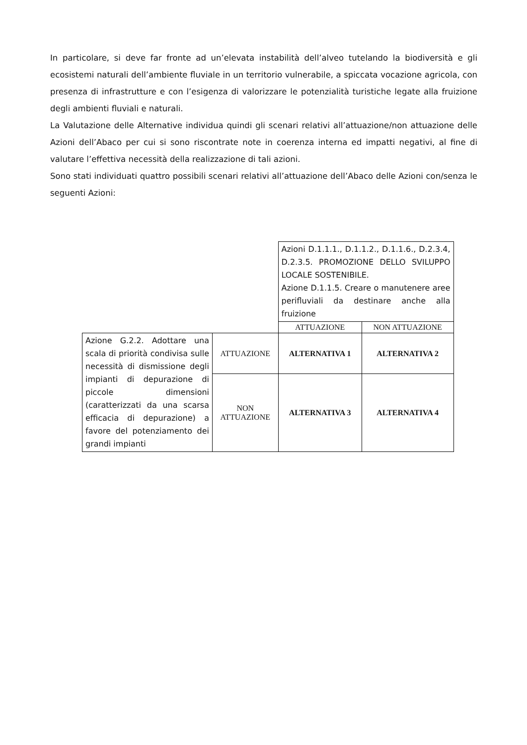In particolare, si deve far fronte ad un’elevata instabilità dell’alveo tutelando la biodiversità e gli ecosistemi naturali dell’ambiente fluviale in un territorio vulnerabile, a spiccata vocazione agricola, con presenza di infrastrutture e con l’esigenza di valorizzare le potenzialità turistiche legate alla fruizione degli ambienti fluviali e naturali.
La Valutazione delle Alternative individua quindi gli scenari relativi all’attuazione/non attuazione delle Azioni dell’Abaco per cui si sono riscontrate note in coerenza interna ed impatti negativi, al fine di valutare l’effettiva necessità della realizzazione di tali azioni.
Sono stati individuati quattro possibili scenari relativi all’attuazione dell’Abaco delle Azioni con/senza le seguenti Azioni:
| | | Azioni D.1.1.1., D.1.1.2., D.1.1.6., D.2.3.4, D.2.3.5. PROMOZIONE DELLO SVILUPPO LOCALE SOSTENIBILE. Azione D.1.1.5. Creare o manutenere aree perifluviali da destinare anche alla fruizione | |
| | | ATTUAZIONE | NON ATTUAZIONE |
| Azione G.2.2. Adottare una scala di priorità condivisa sulle necessità di dismissione degli impianti di depurazione di piccole dimensioni (caratterizzati da una scarsa efficacia di depurazione) a favore del potenziamento dei grandi impianti | ATTUAZIONE | ALTERNATIVA 1 | ALTERNATIVA 2 |
| | NON ATTUAZIONE | ALTERNATIVA 3 | ALTERNATIVA 4 |